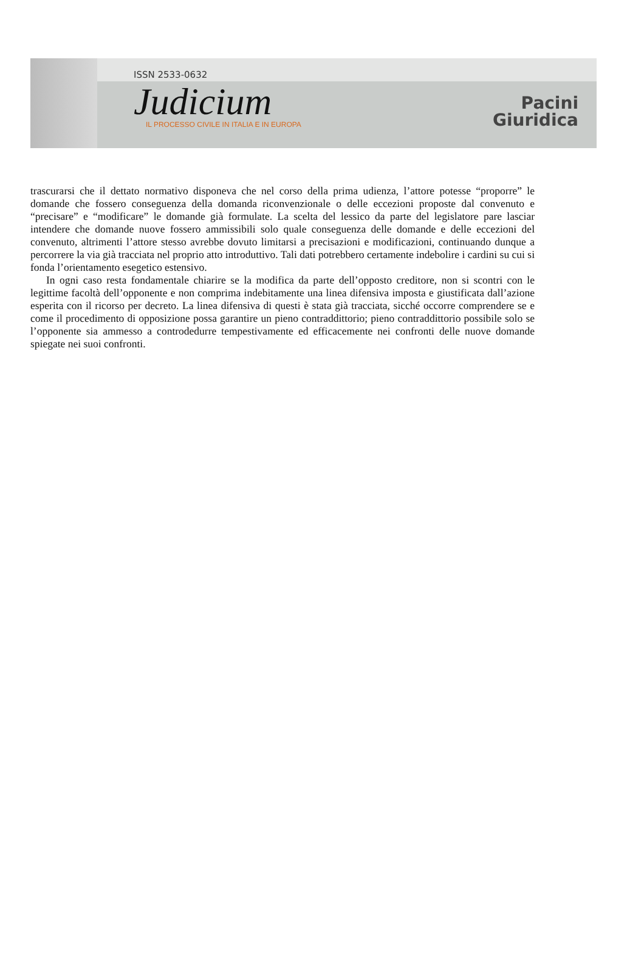ISSN 2533-0632
Judicium
IL PROCESSO CIVILE IN ITALIA E IN EUROPA
Pacini
Giuridica
trascurarsi che il dettato normativo disponeva che nel corso della prima udienza, l’attore potesse “proporre” le domande che fossero conseguenza della domanda riconvenzionale o delle eccezioni proposte dal convenuto e “precisare” e “modificare” le domande già formulate. La scelta del lessico da parte del legislatore pare lasciar intendere che domande nuove fossero ammissibili solo quale conseguenza delle domande e delle eccezioni del convenuto, altrimenti l’attore stesso avrebbe dovuto limitarsi a precisazioni e modificazioni, continuando dunque a percorrere la via già tracciata nel proprio atto introduttivo. Tali dati potrebbero certamente indebolire i cardini su cui si fonda l’orientamento esegetico estensivo.
In ogni caso resta fondamentale chiarire se la modifica da parte dell’opposto creditore, non si scontri con le legittime facoltà dell’opponente e non comprima indebitamente una linea difensiva imposta e giustificata dall’azione esperita con il ricorso per decreto. La linea difensiva di questi è stata già tracciata, sicché occorre comprendere se e come il procedimento di opposizione possa garantire un pieno contraddittorio; pieno contraddittorio possibile solo se l’opponente sia ammesso a controdedurre tempestivamente ed efficacemente nei confronti delle nuove domande spiegate nei suoi confronti.